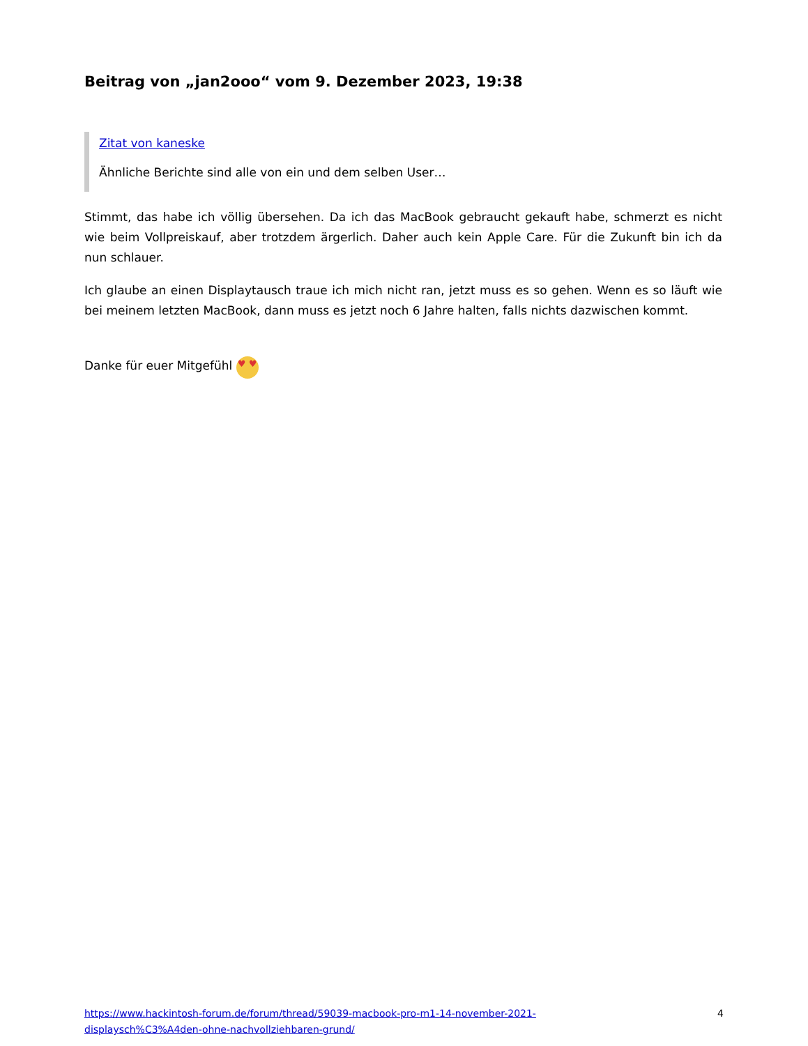Beitrag von „jan2ooo“ vom 9. Dezember 2023, 19:38
Zitat von kaneske
Ähnliche Berichte sind alle von ein und dem selben User…
Stimmt, das habe ich völlig übersehen. Da ich das MacBook gebraucht gekauft habe, schmerzt es nicht wie beim Vollpreiskauf, aber trotzdem ärgerlich. Daher auch kein Apple Care. Für die Zukunft bin ich da nun schlauer.
Ich glaube an einen Displaytausch traue ich mich nicht ran, jetzt muss es so gehen. Wenn es so läuft wie bei meinem letzten MacBook, dann muss es jetzt noch 6 Jahre halten, falls nichts dazwischen kommt.
Danke für euer Mitgefühl ♥ ♥
https://www.hackintosh-forum.de/forum/thread/59039-macbook-pro-m1-14-november-2021-
displaysch%C3%A4den-ohne-nachvollziehbaren-grund/ 4